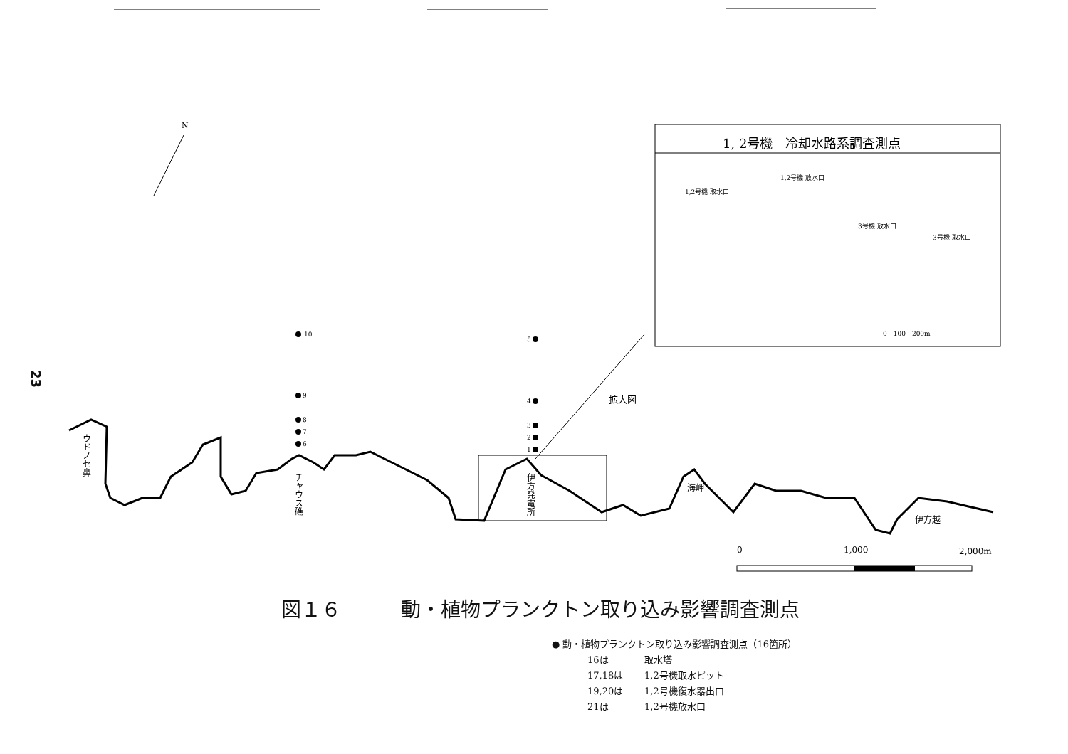N
10
9
8
7
6
5
4
3
2
1
ウドノセ鼻
チャウス礁
伊方発電所
海岬
伊方越
拡大図
1, 2号機　冷却水路系調査測点
1,2号機 放水口
1,2号機 取水口
3号機 放水口
3号機 取水口
0　100　200m
0
1,000
2,000m
23
図１６　　　動・植物プランクトン取り込み影響調査測点
● 動・植物プランクトン取り込み影響調査測点（16箇所）
16は 取水塔
17,18は 1,2号機取水ピット
19,20は 1,2号機復水器出口
21は 1,2号機放水口